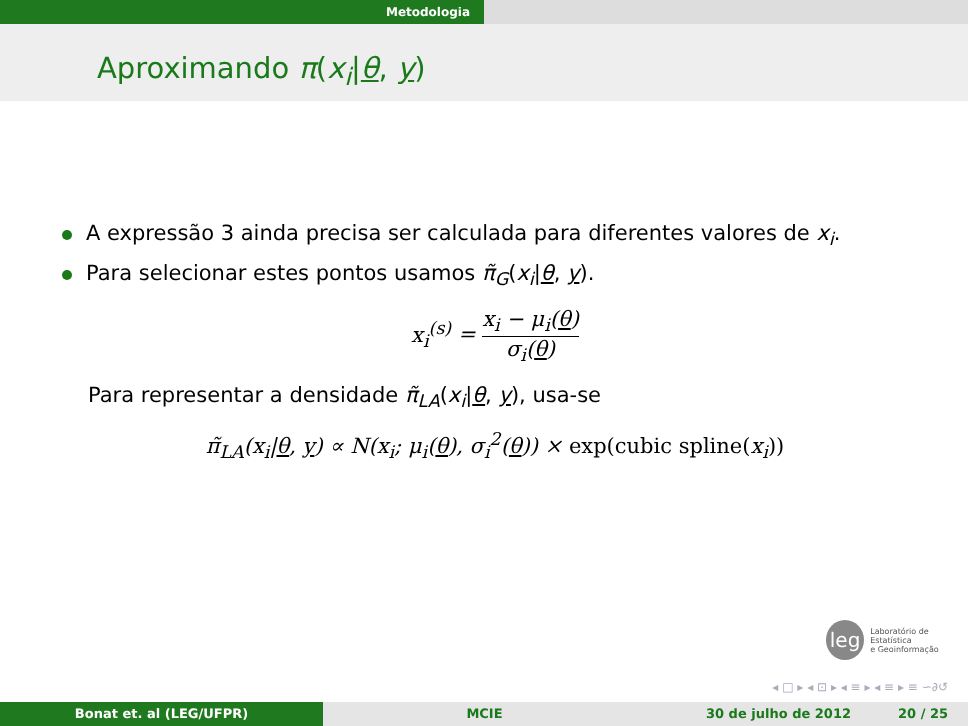Metodologia
Aproximando π(x<sub>i</sub>|θ, y)
A expressão 3 ainda precisa ser calculada para diferentes valores de x<sub>i</sub>.
Para selecionar estes pontos usamos π̃<sub>G</sub>(x<sub>i</sub>|θ, y).
x<sub>i</sub><sup>(s)</sup> = x<sub>i</sub> − μ<sub>i</sub>(θ) σ<sub>i</sub>(θ)
Para representar a densidade π̃<sub>LA</sub>(x<sub>i</sub>|θ, y), usa-se
π̃<sub>LA</sub>(x<sub>i</sub>|θ, y) ∝ N(x<sub>i</sub>; μ<sub>i</sub>(θ), σ<sub>i</sub><sup>2</sup>(θ)) × exp(cubic spline(x<sub>i</sub>))
leg
Laboratório de Estatística
e Geoinformação
◂ □ ▸ ◂ ⊡ ▸ ◂ ≡ ▸ ◂ ≡ ▸ ≡ ∽∂↺
Bonat et. al (LEG/UFPR) MCIE 30 de julho de 2012 20 / 25